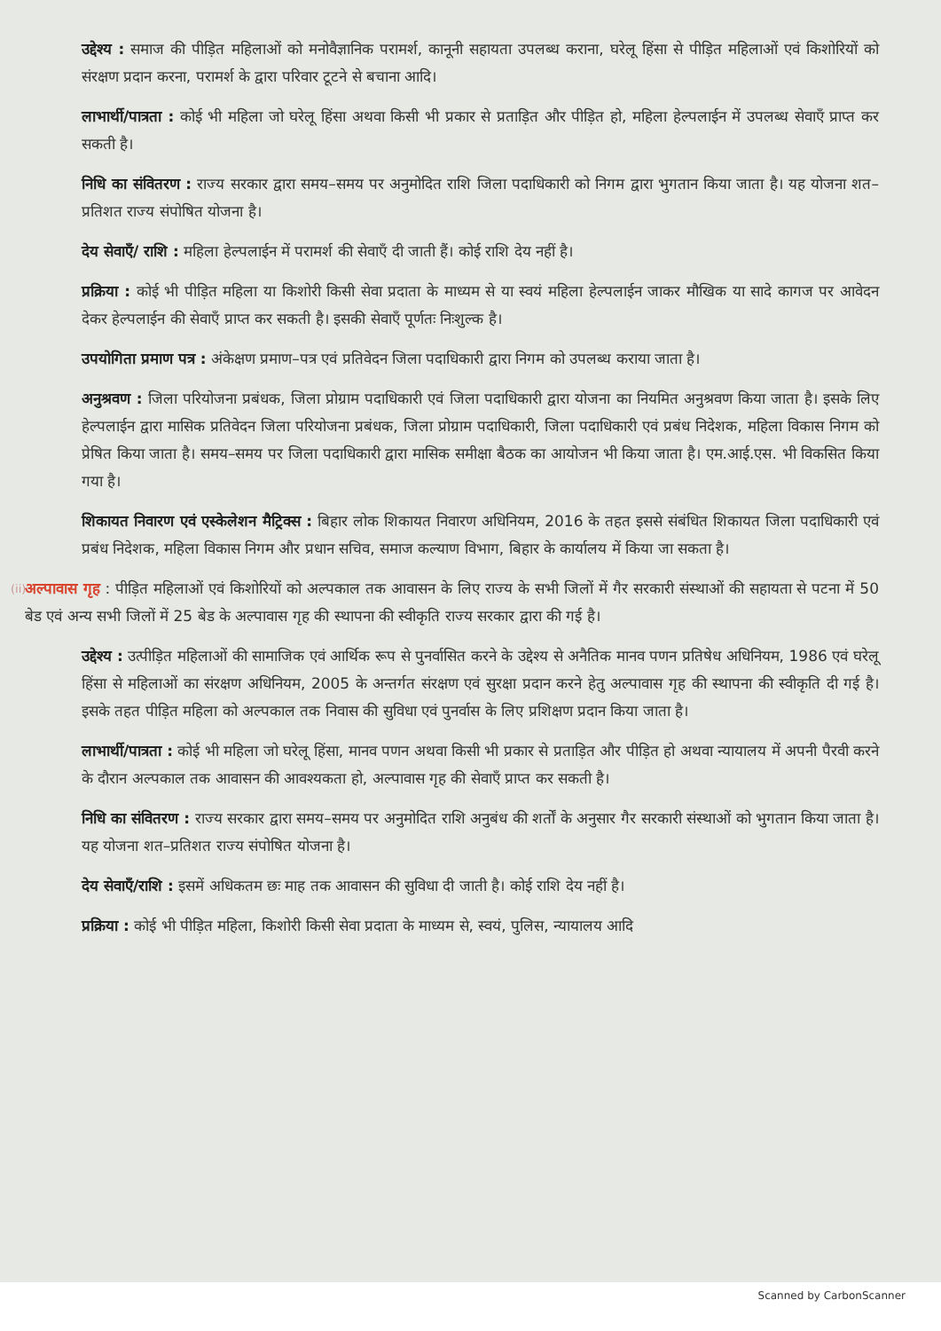उद्देश्य : समाज की पीड़ित महिलाओं को मनोवैज्ञानिक परामर्श, कानूनी सहायता उपलब्ध कराना, घरेलू हिंसा से पीड़ित महिलाओं एवं किशोरियों को संरक्षण प्रदान करना, परामर्श के द्वारा परिवार टूटने से बचाना आदि।
लाभार्थी/पात्रता : कोई भी महिला जो घरेलू हिंसा अथवा किसी भी प्रकार से प्रताड़ित और पीड़ित हो, महिला हेल्पलाईन में उपलब्ध सेवाएँ प्राप्त कर सकती है।
निधि का संवितरण : राज्य सरकार द्वारा समय–समय पर अनुमोदित राशि जिला पदाधिकारी को निगम द्वारा भुगतान किया जाता है। यह योजना शत–प्रतिशत राज्य संपोषित योजना है।
देय सेवाएँ/ राशि : महिला हेल्पलाईन में परामर्श की सेवाएँ दी जाती हैं। कोई राशि देय नहीं है।
प्रक्रिया : कोई भी पीड़ित महिला या किशोरी किसी सेवा प्रदाता के माध्यम से या स्वयं महिला हेल्पलाईन जाकर मौखिक या सादे कागज पर आवेदन देकर हेल्पलाईन की सेवाएँ प्राप्त कर सकती है। इसकी सेवाएँ पूर्णतः निःशुल्क है।
उपयोगिता प्रमाण पत्र : अंकेक्षण प्रमाण–पत्र एवं प्रतिवेदन जिला पदाधिकारी द्वारा निगम को उपलब्ध कराया जाता है।
अनुश्रवण : जिला परियोजना प्रबंधक, जिला प्रोग्राम पदाधिकारी एवं जिला पदाधिकारी द्वारा योजना का नियमित अनुश्रवण किया जाता है। इसके लिए हेल्पलाईन द्वारा मासिक प्रतिवेदन जिला परियोजना प्रबंधक, जिला प्रोग्राम पदाधिकारी, जिला पदाधिकारी एवं प्रबंध निदेशक, महिला विकास निगम को प्रेषित किया जाता है। समय–समय पर जिला पदाधिकारी द्वारा मासिक समीक्षा बैठक का आयोजन भी किया जाता है। एम.आई.एस. भी विकसित किया गया है।
शिकायत निवारण एवं एस्केलेशन मैट्रिक्स : बिहार लोक शिकायत निवारण अधिनियम, 2016 के तहत इससे संबंधित शिकायत जिला पदाधिकारी एवं प्रबंध निदेशक, महिला विकास निगम और प्रधान सचिव, समाज कल्याण विभाग, बिहार के कार्यालय में किया जा सकता है।
(ii)
अल्पावास गृह : पीड़ित महिलाओं एवं किशोरियों को अल्पकाल तक आवासन के लिए राज्य के सभी जिलों में गैर सरकारी संस्थाओं की सहायता से पटना में 50 बेड एवं अन्य सभी जिलों में 25 बेड के अल्पावास गृह की स्थापना की स्वीकृति राज्य सरकार द्वारा की गई है।
उद्देश्य : उत्पीड़ित महिलाओं की सामाजिक एवं आर्थिक रूप से पुनर्वासित करने के उद्देश्य से अनैतिक मानव पणन प्रतिषेध अधिनियम, 1986 एवं घरेलू हिंसा से महिलाओं का संरक्षण अधिनियम, 2005 के अन्तर्गत संरक्षण एवं सुरक्षा प्रदान करने हेतु अल्पावास गृह की स्थापना की स्वीकृति दी गई है। इसके तहत पीड़ित महिला को अल्पकाल तक निवास की सुविधा एवं पुनर्वास के लिए प्रशिक्षण प्रदान किया जाता है।
लाभार्थी/पात्रता : कोई भी महिला जो घरेलू हिंसा, मानव पणन अथवा किसी भी प्रकार से प्रताड़ित और पीड़ित हो अथवा न्यायालय में अपनी पैरवी करने के दौरान अल्पकाल तक आवासन की आवश्यकता हो, अल्पावास गृह की सेवाएँ प्राप्त कर सकती है।
निधि का संवितरण : राज्य सरकार द्वारा समय–समय पर अनुमोदित राशि अनुबंध की शर्तों के अनुसार गैर सरकारी संस्थाओं को भुगतान किया जाता है। यह योजना शत–प्रतिशत राज्य संपोषित योजना है।
देय सेवाएँ/राशि : इसमें अधिकतम छः माह तक आवासन की सुविधा दी जाती है। कोई राशि देय नहीं है।
प्रक्रिया : कोई भी पीड़ित महिला, किशोरी किसी सेवा प्रदाता के माध्यम से, स्वयं, पुलिस, न्यायालय आदि
Scanned by CarbonScanner